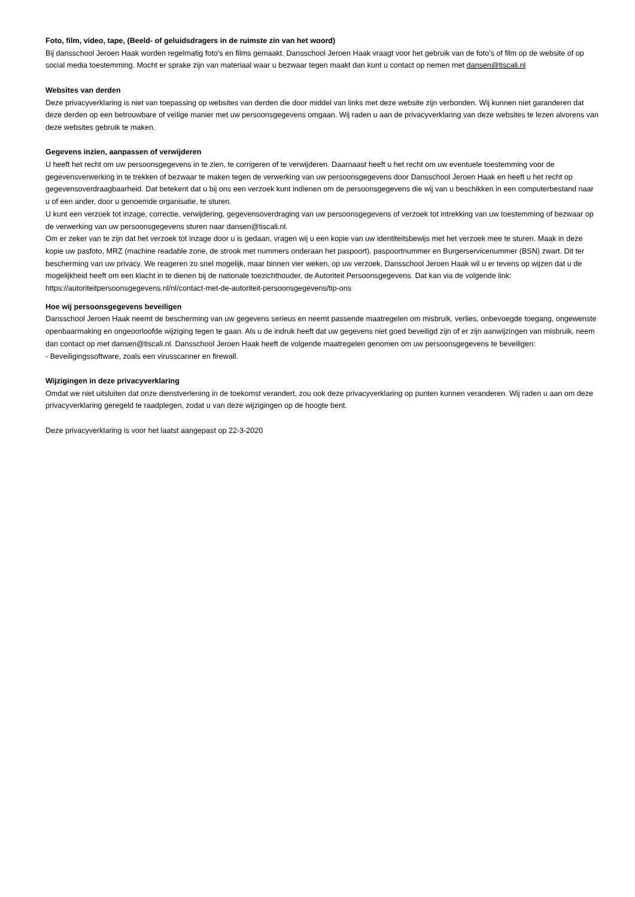Foto, film, video, tape, (Beeld- of geluidsdragers in de ruimste zin van het woord)
Bij dansschool Jeroen Haak worden regelmatig foto’s en films gemaakt. Dansschool Jeroen Haak vraagt voor het gebruik van de foto’s of film op de website of op social media toestemming. Mocht er sprake zijn van materiaal waar u bezwaar tegen maakt dan kunt u contact op nemen met dansen@tiscali.nl
Websites van derden
Deze privacyverklaring is niet van toepassing op websites van derden die door middel van links met deze website zijn verbonden. Wij kunnen niet garanderen dat deze derden op een betrouwbare of veilige manier met uw persoonsgegevens omgaan. Wij raden u aan de privacyverklaring van deze websites te lezen alvorens van deze websites gebruik te maken.
Gegevens inzien, aanpassen of verwijderen
U heeft het recht om uw persoonsgegevens in te zien, te corrigeren of te verwijderen. Daarnaast heeft u het recht om uw eventuele toestemming voor de gegevensverwerking in te trekken of bezwaar te maken tegen de verwerking van uw persoonsgegevens door Dansschool Jeroen Haak en heeft u het recht op gegevensoverdraagbaarheid. Dat betekent dat u bij ons een verzoek kunt indienen om de persoonsgegevens die wij van u beschikken in een computerbestand naar u of een ander, door u genoemde organisatie, te sturen.
U kunt een verzoek tot inzage, correctie, verwijdering, gegevensoverdraging van uw persoonsgegevens of verzoek tot intrekking van uw toestemming of bezwaar op de verwerking van uw persoonsgegevens sturen naar dansen@tiscali.nl.
Om er zeker van te zijn dat het verzoek tot inzage door u is gedaan, vragen wij u een kopie van uw identiteitsbewijs met het verzoek mee te sturen. Maak in deze kopie uw pasfoto, MRZ (machine readable zone, de strook met nummers onderaan het paspoort), paspoortnummer en Burgerservicenummer (BSN) zwart. Dit ter bescherming van uw privacy. We reageren zo snel mogelijk, maar binnen vier weken, op uw verzoek. Dansschool Jeroen Haak wil u er tevens op wijzen dat u de mogelijkheid heeft om een klacht in te dienen bij de nationale toezichthouder, de Autoriteit Persoonsgegevens. Dat kan via de volgende link: https://autoriteitpersoonsgegevens.nl/nl/contact-met-de-autoriteit-persoonsgegevens/tip-ons
Hoe wij persoonsgegevens beveiligen
Dansschool Jeroen Haak neemt de bescherming van uw gegevens serieus en neemt passende maatregelen om misbruik, verlies, onbevoegde toegang, ongewenste openbaarmaking en ongeoorloofde wijziging tegen te gaan. Als u de indruk heeft dat uw gegevens niet goed beveiligd zijn of er zijn aanwijzingen van misbruik, neem dan contact op met dansen@tiscali.nl. Dansschool Jeroen Haak heeft de volgende maatregelen genomen om uw persoonsgegevens te beveiligen:
- Beveiligingssoftware, zoals een virusscanner en firewall.
Wijzigingen in deze privacyverklaring
Omdat we niet uitsluiten dat onze dienstverlening in de toekomst verandert, zou ook deze privacyverklaring op punten kunnen veranderen. Wij raden u aan om deze privacyverklaring geregeld te raadplegen, zodat u van deze wijzigingen op de hoogte bent.
Deze privacyverklaring is voor het laatst aangepast op 22-3-2020